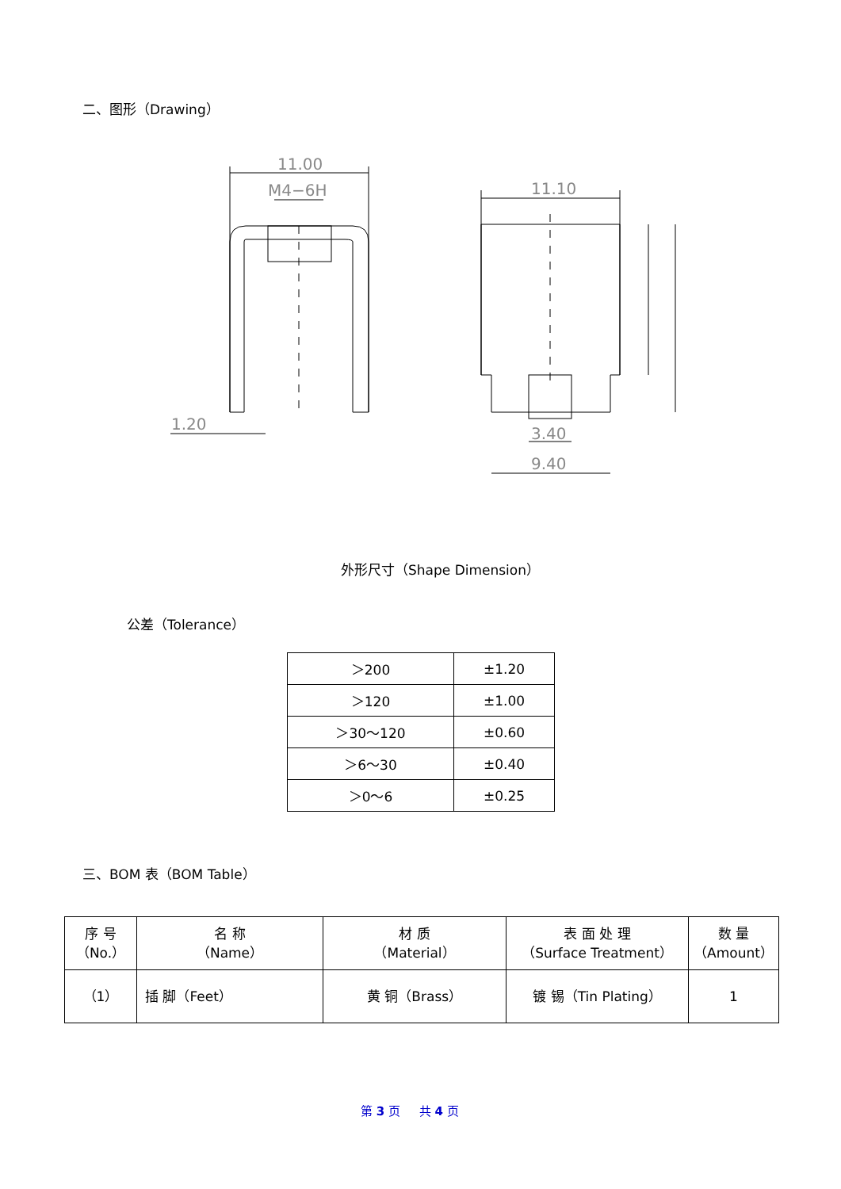二、图形（Drawing）
11.00
M4−6H
11.10
1.20
3.40
9.40
外形尺寸（Shape Dimension）
公差（Tolerance）
| ＞200 | ±1.20 |
| ＞120 | ±1.00 |
| ＞30～120 | ±0.60 |
| ＞6～30 | ±0.40 |
| ＞0～6 | ±0.25 |
三、BOM 表（BOM Table）
| 序 号 （No.） | 名 称 （Name） | 材 质 （Material） | 表 面 处 理 （Surface Treatment） | 数 量 （Amount） |
| （1） | 插 脚（Feet） | 黄 铜（Brass） | 镀 锡（Tin Plating） | 1 |
第 3 页 共 4 页